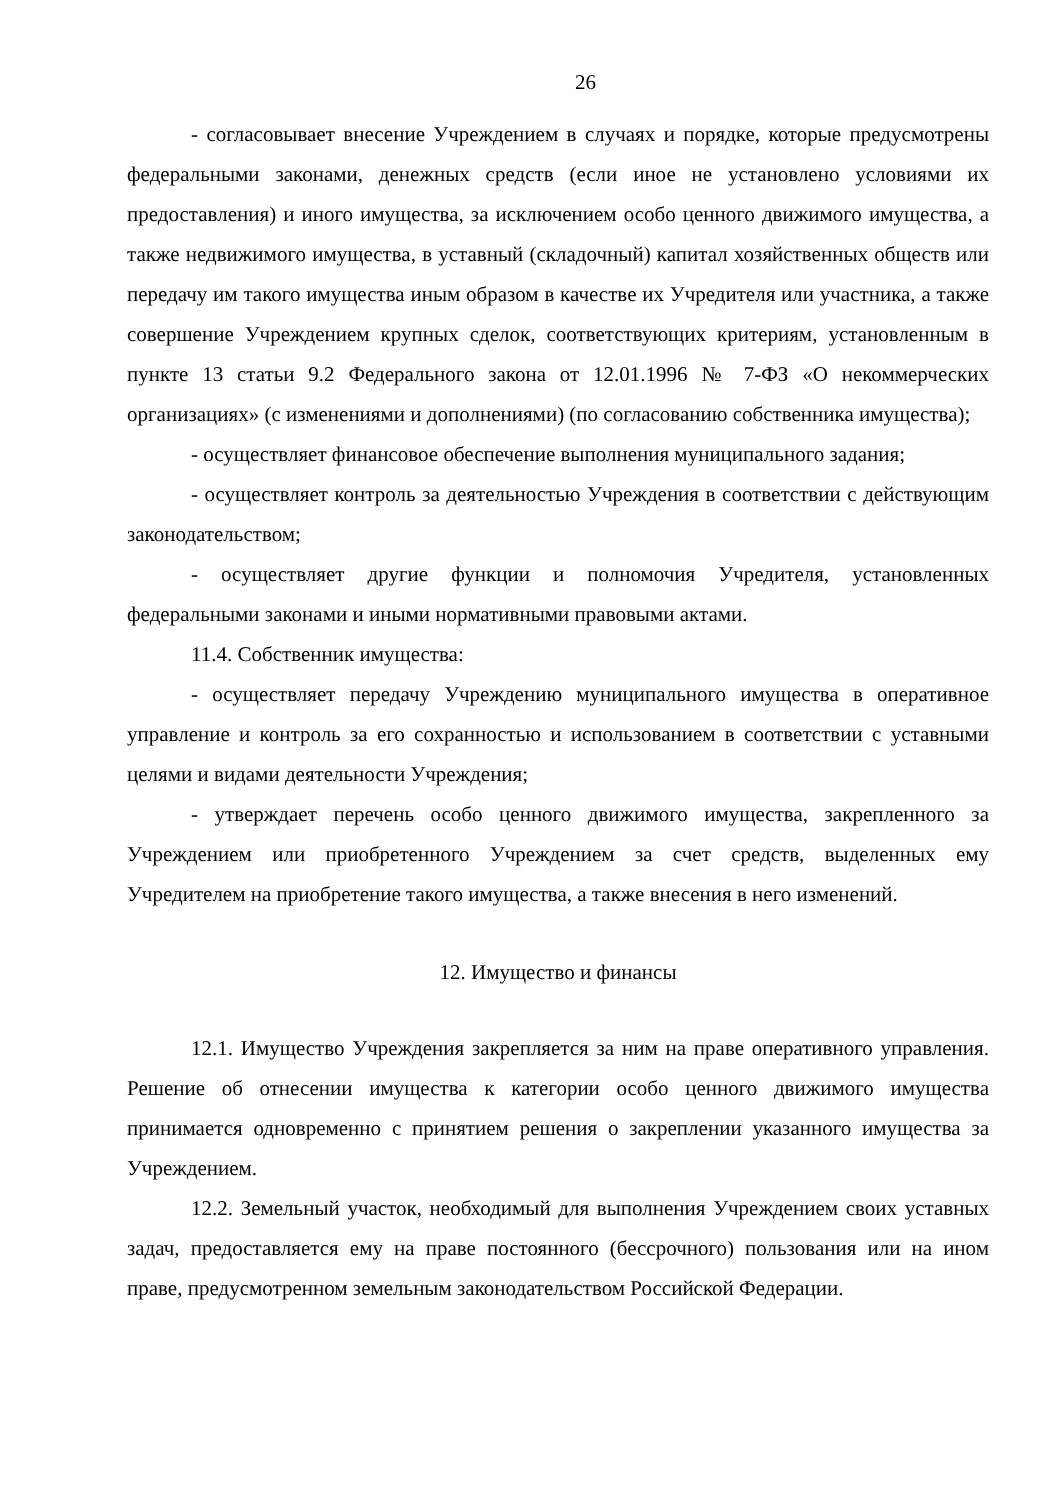26
- согласовывает внесение Учреждением в случаях и порядке, которые предусмотрены федеральными законами, денежных средств (если иное не установлено условиями их предоставления) и иного имущества, за исключением особо ценного движимого имущества, а также недвижимого имущества, в уставный (складочный) капитал хозяйственных обществ или передачу им такого имущества иным образом в качестве их Учредителя или участника, а также совершение Учреждением крупных сделок, соответствующих критериям, установленным в пункте 13 статьи 9.2 Федерального закона от 12.01.1996 № 7-ФЗ «О некоммерческих организациях» (с изменениями и дополнениями) (по согласованию собственника имущества);
- осуществляет финансовое обеспечение выполнения муниципального задания;
- осуществляет контроль за деятельностью Учреждения в соответствии с действующим законодательством;
- осуществляет другие функции и полномочия Учредителя, установленных федеральными законами и иными нормативными правовыми актами.
11.4. Собственник имущества:
- осуществляет передачу Учреждению муниципального имущества в оперативное управление и контроль за его сохранностью и использованием в соответствии с уставными целями и видами деятельности Учреждения;
- утверждает перечень особо ценного движимого имущества, закрепленного за Учреждением или приобретенного Учреждением за счет средств, выделенных ему Учредителем на приобретение такого имущества, а также внесения в него изменений.
12. Имущество и финансы
12.1. Имущество Учреждения закрепляется за ним на праве оперативного управления. Решение об отнесении имущества к категории особо ценного движимого имущества принимается одновременно с принятием решения о закреплении указанного имущества за Учреждением.
12.2. Земельный участок, необходимый для выполнения Учреждением своих уставных задач, предоставляется ему на праве постоянного (бессрочного) пользования или на ином праве, предусмотренном земельным законодательством Российской Федерации.